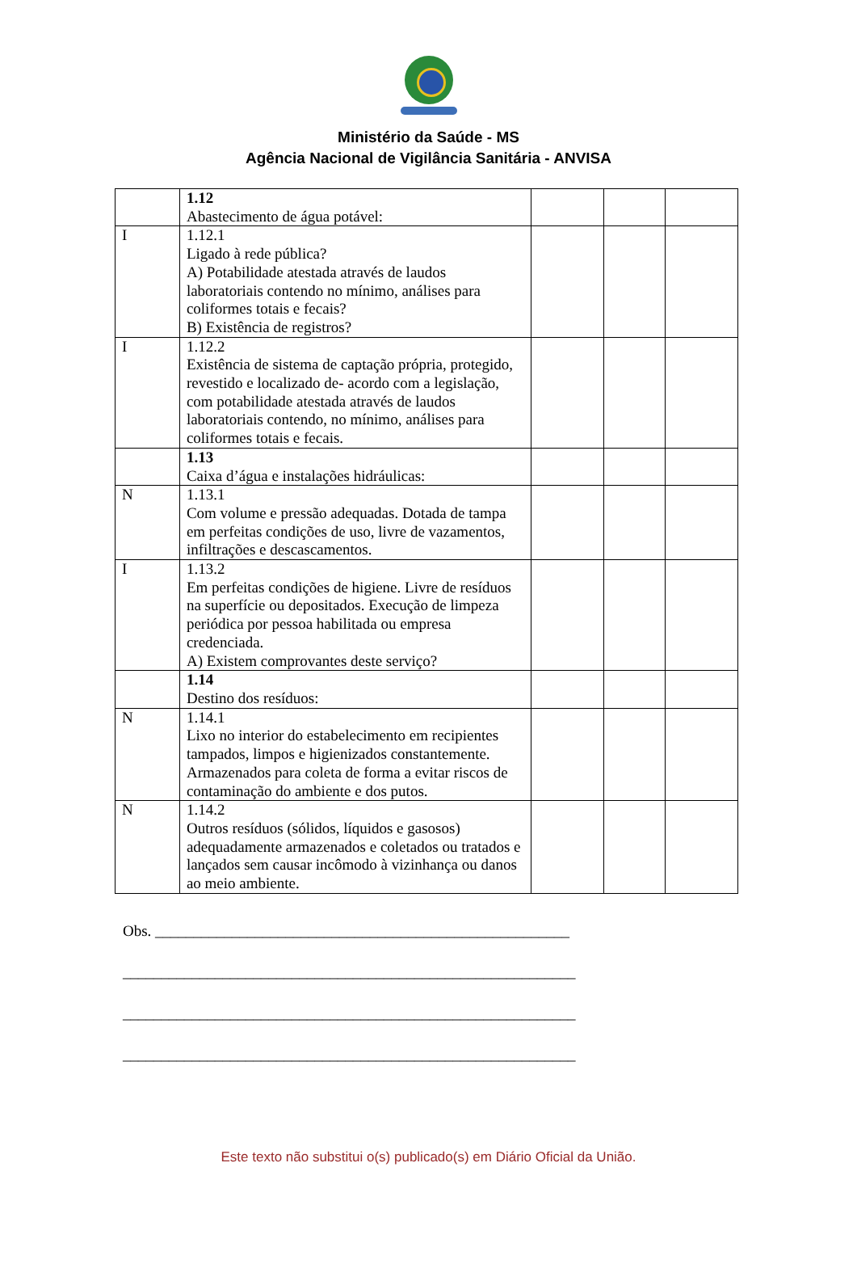Ministério da Saúde - MS
Agência Nacional de Vigilância Sanitária - ANVISA
| | 1.12 Abastecimento de água potável: | | | |
| I | 1.12.1 Ligado à rede pública? A) Potabilidade atestada através de laudos laboratoriais contendo no mínimo, análises para coliformes totais e fecais? B) Existência de registros? | | | |
| I | 1.12.2 Existência de sistema de captação própria, protegido, revestido e localizado de- acordo com a legislação, com potabilidade atestada através de laudos laboratoriais contendo, no mínimo, análises para coliformes totais e fecais. | | | |
| | 1.13 Caixa d’água e instalações hidráulicas: | | | |
| N | 1.13.1 Com volume e pressão adequadas. Dotada de tampa em perfeitas condições de uso, livre de vazamentos, infiltrações e descascamentos. | | | |
| I | 1.13.2 Em perfeitas condições de higiene. Livre de resíduos na superfície ou depositados. Execução de limpeza periódica por pessoa habilitada ou empresa credenciada. A) Existem comprovantes deste serviço? | | | |
| | 1.14 Destino dos resíduos: | | | |
| N | 1.14.1 Lixo no interior do estabelecimento em recipientes tampados, limpos e higienizados constantemente. Armazenados para coleta de forma a evitar riscos de contaminação do ambiente e dos putos. | | | |
| N | 1.14.2 Outros resíduos (sólidos, líquidos e gasosos) adequadamente armazenados e coletados ou tratados e lançados sem causar incômodo à vizinhança ou danos ao meio ambiente. | | | |
Obs. ______________________________________________________
___________________________________________________________
___________________________________________________________
___________________________________________________________
Este texto não substitui o(s) publicado(s) em Diário Oficial da União.